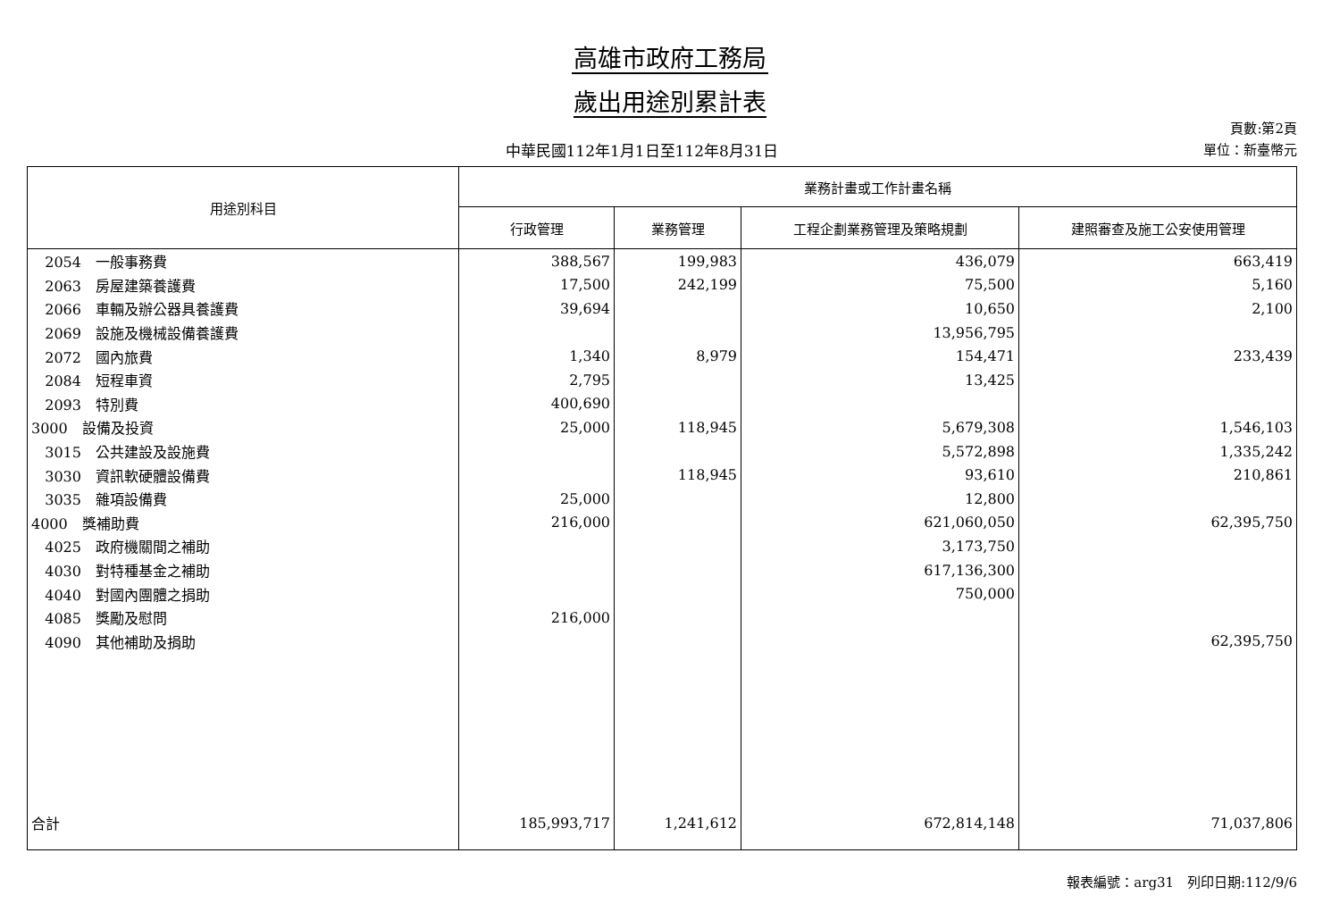高雄市政府工務局
歲出用途別累計表
中華民國112年1月1日至112年8月31日
頁數:第2頁
單位：新臺幣元
| 用途別科目 | 業務計畫或工作計畫名稱 | | | |
| --- | --- | --- | --- | --- |
| | 行政管理 | 業務管理 | 工程企劃業務管理及策略規劃 | 建照審查及施工公安使用管理 |
| 2054 一般事務費 | 388,567 | 199,983 | 436,079 | 663,419 |
| 2063 房屋建築養護費 | 17,500 | 242,199 | 75,500 | 5,160 |
| 2066 車輛及辦公器具養護費 | 39,694 | | 10,650 | 2,100 |
| 2069 設施及機械設備養護費 | | | 13,956,795 | |
| 2072 國內旅費 | 1,340 | 8,979 | 154,471 | 233,439 |
| 2084 短程車資 | 2,795 | | 13,425 | |
| 2093 特別費 | 400,690 | | | |
| 3000 設備及投資 | 25,000 | 118,945 | 5,679,308 | 1,546,103 |
| 3015 公共建設及設施費 | | | 5,572,898 | 1,335,242 |
| 3030 資訊軟硬體設備費 | | 118,945 | 93,610 | 210,861 |
| 3035 雜項設備費 | 25,000 | | 12,800 | |
| 4000 獎補助費 | 216,000 | | 621,060,050 | 62,395,750 |
| 4025 政府機關間之補助 | | | 3,173,750 | |
| 4030 對特種基金之補助 | | | 617,136,300 | |
| 4040 對國內團體之捐助 | | | 750,000 | |
| 4085 獎勵及慰問 | 216,000 | | | |
| 4090 其他補助及捐助 | | | | 62,395,750 |
| 合計 | 185,993,717 | 1,241,612 | 672,814,148 | 71,037,806 |
報表編號：arg31　列印日期:112/9/6